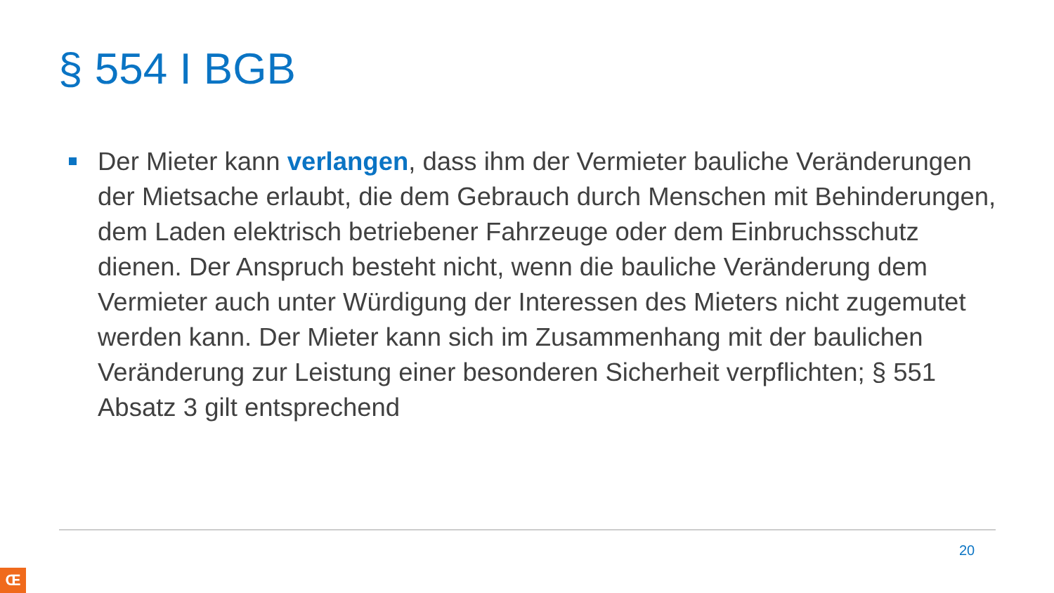§ 554 I BGB
Der Mieter kann verlangen, dass ihm der Vermieter bauliche Veränderungen der Mietsache erlaubt, die dem Gebrauch durch Menschen mit Behinderungen, dem Laden elektrisch betriebener Fahrzeuge oder dem Einbruchsschutz dienen. Der Anspruch besteht nicht, wenn die bauliche Veränderung dem Vermieter auch unter Würdigung der Interessen des Mieters nicht zugemutet werden kann. Der Mieter kann sich im Zusammenhang mit der baulichen Veränderung zur Leistung einer besonderen Sicherheit verpflichten; § 551 Absatz 3 gilt entsprechend
20
Œ